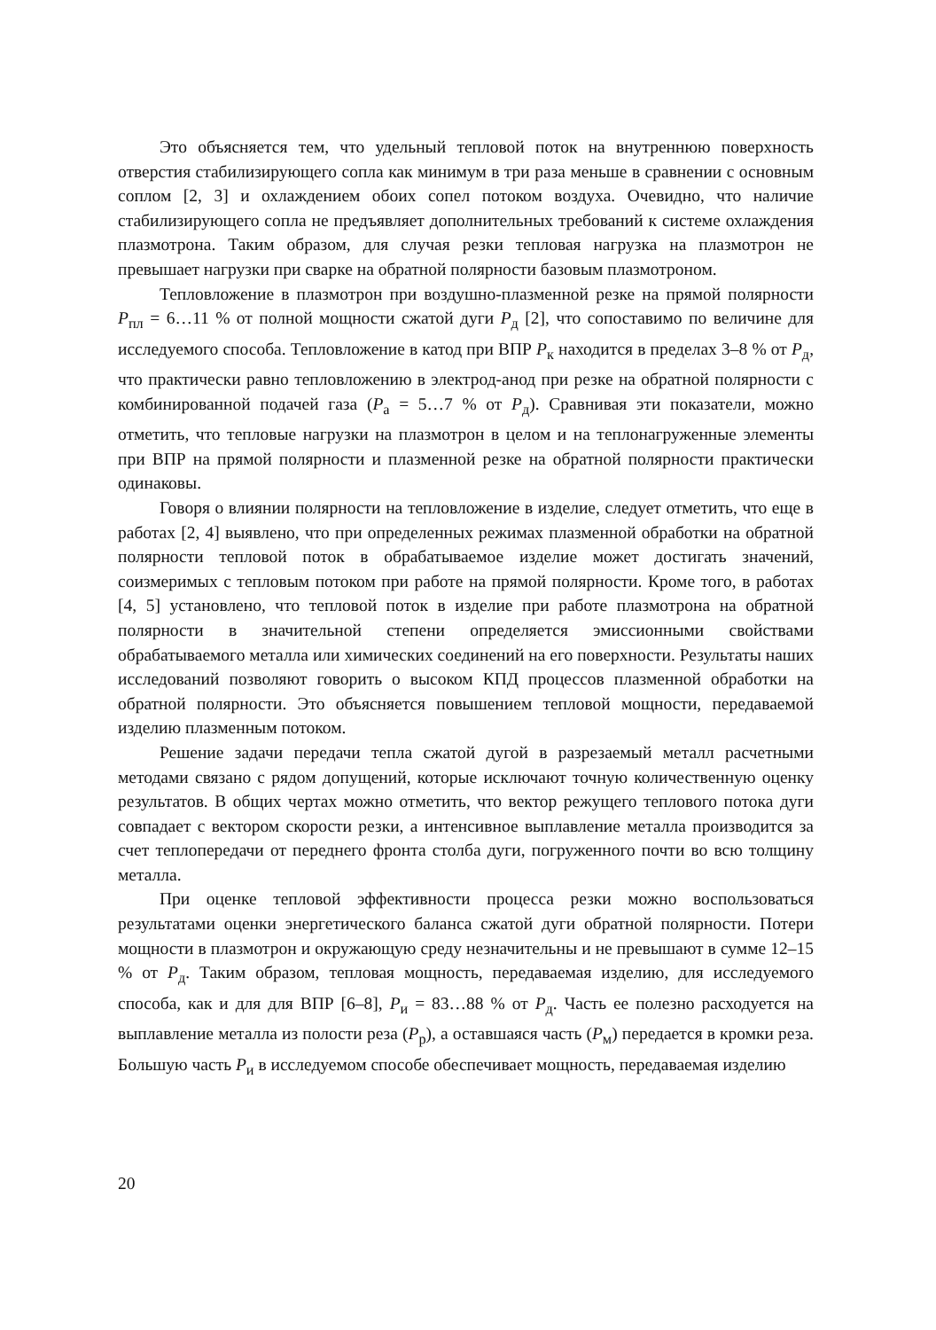Это объясняется тем, что удельный тепловой поток на внутреннюю поверхность отверстия стабилизирующего сопла как минимум в три раза меньше в сравнении с основным соплом [2, 3] и охлаждением обоих сопел потоком воздуха. Очевидно, что наличие стабилизирующего сопла не предъявляет дополнительных требований к системе охлаждения плазмотрона. Таким образом, для случая резки тепловая нагрузка на плазмотрон не превышает нагрузки при сварке на обратной полярности базовым плазмотроном.
Тепловложение в плазмотрон при воздушно-плазменной резке на прямой полярности P<sub>пл</sub> = 6…11 % от полной мощности сжатой дуги P<sub>д</sub> [2], что сопоставимо по величине для исследуемого способа. Тепловложение в катод при ВПР P<sub>к</sub> находится в пределах 3–8 % от P<sub>д</sub>, что практически равно тепловложению в электрод-анод при резке на обратной полярности с комбинированной подачей газа (P<sub>а</sub> = 5…7 % от P<sub>д</sub>). Сравнивая эти показатели, можно отметить, что тепловые нагрузки на плазмотрон в целом и на теплонагруженные элементы при ВПР на прямой полярности и плазменной резке на обратной полярности практически одинаковы.
Говоря о влиянии полярности на тепловложение в изделие, следует отметить, что еще в работах [2, 4] выявлено, что при определенных режимах плазменной обработки на обратной полярности тепловой поток в обрабатываемое изделие может достигать значений, соизмеримых с тепловым потоком при работе на прямой полярности. Кроме того, в работах [4, 5] установлено, что тепловой поток в изделие при работе плазмотрона на обратной полярности в значительной степени определяется эмиссионными свойствами обрабатываемого металла или химических соединений на его поверхности. Результаты наших исследований позволяют говорить о высоком КПД процессов плазменной обработки на обратной полярности. Это объясняется повышением тепловой мощности, передаваемой изделию плазменным потоком.
Решение задачи передачи тепла сжатой дугой в разрезаемый металл расчетными методами связано с рядом допущений, которые исключают точную количественную оценку результатов. В общих чертах можно отметить, что вектор режущего теплового потока дуги совпадает с вектором скорости резки, а интенсивное выплавление металла производится за счет теплопередачи от переднего фронта столба дуги, погруженного почти во всю толщину металла.
При оценке тепловой эффективности процесса резки можно воспользоваться результатами оценки энергетического баланса сжатой дуги обратной полярности. Потери мощности в плазмотрон и окружающую среду незначительны и не превышают в сумме 12–15 % от P<sub>д</sub>. Таким образом, тепловая мощность, передаваемая изделию, для исследуемого способа, как и для для ВПР [6–8], P<sub>и</sub> = 83…88 % от P<sub>д</sub>. Часть ее полезно расходуется на выплавление металла из полости реза (P<sub>р</sub>), а оставшаяся часть (P<sub>м</sub>) передается в кромки реза. Большую часть P<sub>и</sub> в исследуемом способе обеспечивает мощность, передаваемая изделию
20